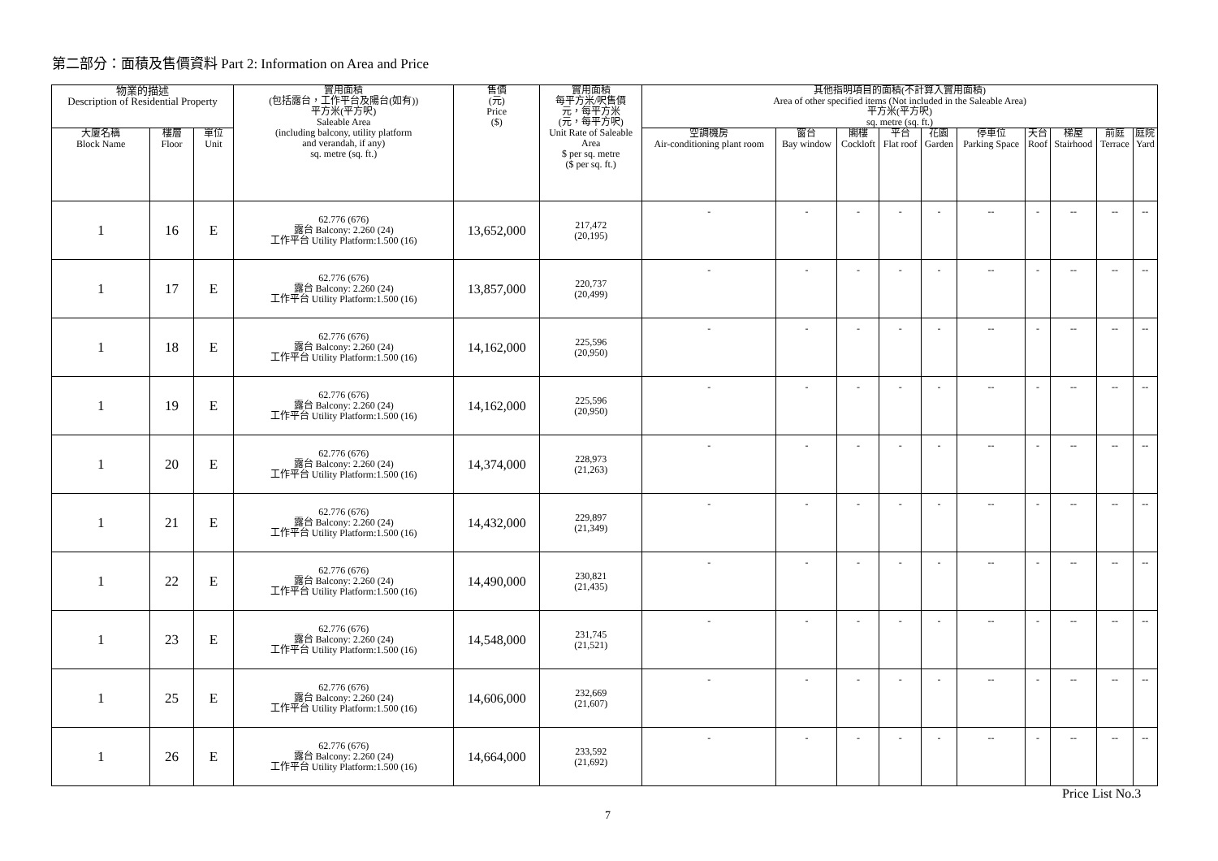第二部分：面積及售價資料 Part 2: Information on Area and Price
| 物業的描述 Description of Residential Property | | | 實用面積 (包括露台，工作平台及陽台(如有)) 平方米(平方呎) Saleable Area (including balcony, utility platform and verandah, if any) sq. metre (sq. ft.) | 售價 (元) Price ($) | 實用面積 每平方米/呎售價 元，每平方米 (元，每平方呎) Unit Rate of Saleable Area $ per sq. metre ($ per sq. ft.) | 其他指明項目的面積(不計算入實用面積) Area of other specified items (Not included in the Saleable Area) 平方米(平方呎) sq. metre (sq. ft.) | | | | | | | | | |
| --- | --- | --- | --- | --- | --- | --- | --- | --- | --- | --- | --- | --- | --- | --- | --- |
| 大廈名稱 Block Name | 樓層 Floor | 單位 Unit | | | | 空調機房 Air-conditioning plant room | 窗台 Bay window | 閣樓 Cockloft | 平台 Flat roof | 花園 Garden | 停車位 Parking Space | 天台 Roof | 梯屋 Stairhood | 前庭 Terrace | 庭院 Yard |
| 1 | 16 | E | 62.776 (676) 露台 Balcony: 2.260 (24) 工作平台 Utility Platform:1.500 (16) | 13,652,000 | 217,472 (20,195) | - | - | - | - | - | -- | - | -- | -- | -- |
| 1 | 17 | E | 62.776 (676) 露台 Balcony: 2.260 (24) 工作平台 Utility Platform:1.500 (16) | 13,857,000 | 220,737 (20,499) | - | - | - | - | - | -- | - | -- | -- | -- |
| 1 | 18 | E | 62.776 (676) 露台 Balcony: 2.260 (24) 工作平台 Utility Platform:1.500 (16) | 14,162,000 | 225,596 (20,950) | - | - | - | - | - | -- | - | -- | -- | -- |
| 1 | 19 | E | 62.776 (676) 露台 Balcony: 2.260 (24) 工作平台 Utility Platform:1.500 (16) | 14,162,000 | 225,596 (20,950) | - | - | - | - | - | -- | - | -- | -- | -- |
| 1 | 20 | E | 62.776 (676) 露台 Balcony: 2.260 (24) 工作平台 Utility Platform:1.500 (16) | 14,374,000 | 228,973 (21,263) | - | - | - | - | - | -- | - | -- | -- | -- |
| 1 | 21 | E | 62.776 (676) 露台 Balcony: 2.260 (24) 工作平台 Utility Platform:1.500 (16) | 14,432,000 | 229,897 (21,349) | - | - | - | - | - | -- | - | -- | -- | -- |
| 1 | 22 | E | 62.776 (676) 露台 Balcony: 2.260 (24) 工作平台 Utility Platform:1.500 (16) | 14,490,000 | 230,821 (21,435) | - | - | - | - | - | -- | - | -- | -- | -- |
| 1 | 23 | E | 62.776 (676) 露台 Balcony: 2.260 (24) 工作平台 Utility Platform:1.500 (16) | 14,548,000 | 231,745 (21,521) | - | - | - | - | - | -- | - | -- | -- | -- |
| 1 | 25 | E | 62.776 (676) 露台 Balcony: 2.260 (24) 工作平台 Utility Platform:1.500 (16) | 14,606,000 | 232,669 (21,607) | - | - | - | - | - | -- | - | -- | -- | -- |
| 1 | 26 | E | 62.776 (676) 露台 Balcony: 2.260 (24) 工作平台 Utility Platform:1.500 (16) | 14,664,000 | 233,592 (21,692) | - | - | - | - | - | -- | - | -- | -- | -- |
Price List No.3
7